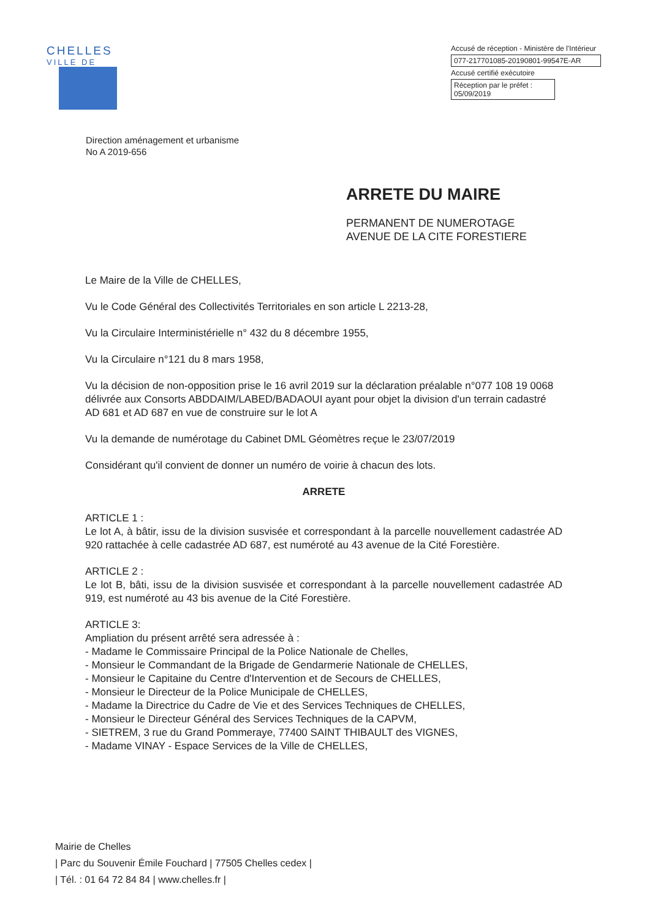CHELLES
VILLE DE
Accusé de réception - Ministère de l'Intérieur
077-217701085-20190801-99547E-AR
Accusé certifié exécutoire
Réception par le préfet : 05/09/2019
Direction aménagement et urbanisme
No A 2019-656
ARRETE DU MAIRE
PERMANENT DE NUMEROTAGE
AVENUE DE LA CITE FORESTIERE
Le Maire de la Ville de CHELLES,
Vu le Code Général des Collectivités Territoriales en son article L 2213-28,
Vu la Circulaire Interministérielle n° 432 du 8 décembre 1955,
Vu la Circulaire n°121 du 8 mars 1958,
Vu la décision de non-opposition prise le 16 avril 2019 sur la déclaration préalable n°077 108 19 0068 délivrée aux Consorts ABDDAIM/LABED/BADAOUI ayant pour objet la division d'un terrain cadastré AD 681 et AD 687 en vue de construire sur le lot A
Vu la demande de numérotage du Cabinet DML Géomètres reçue le 23/07/2019
Considérant qu'il convient de donner un numéro de voirie à chacun des lots.
ARRETE
ARTICLE 1 :
Le lot A, à bâtir, issu de la division susvisée et correspondant à la parcelle nouvellement cadastrée AD 920 rattachée à celle cadastrée AD 687, est numéroté au 43 avenue de la Cité Forestière.
ARTICLE 2 :
Le lot B, bâti, issu de la division susvisée et correspondant à la parcelle nouvellement cadastrée AD 919, est numéroté au 43 bis avenue de la Cité Forestière.
ARTICLE 3:
Ampliation du présent arrêté sera adressée à :
- Madame le Commissaire Principal de la Police Nationale de Chelles,
- Monsieur le Commandant de la Brigade de Gendarmerie Nationale de CHELLES,
- Monsieur le Capitaine du Centre d'Intervention et de Secours de CHELLES,
- Monsieur le Directeur de la Police Municipale de CHELLES,
- Madame la Directrice du Cadre de Vie et des Services Techniques de CHELLES,
- Monsieur le Directeur Général des Services Techniques de la CAPVM,
- SIETREM, 3 rue du Grand Pommeraye, 77400 SAINT THIBAULT des VIGNES,
- Madame VINAY - Espace Services de la Ville de CHELLES,
Mairie de Chelles
| Parc du Souvenir Émile Fouchard | 77505 Chelles cedex |
| Tél. : 01 64 72 84 84 | www.chelles.fr |